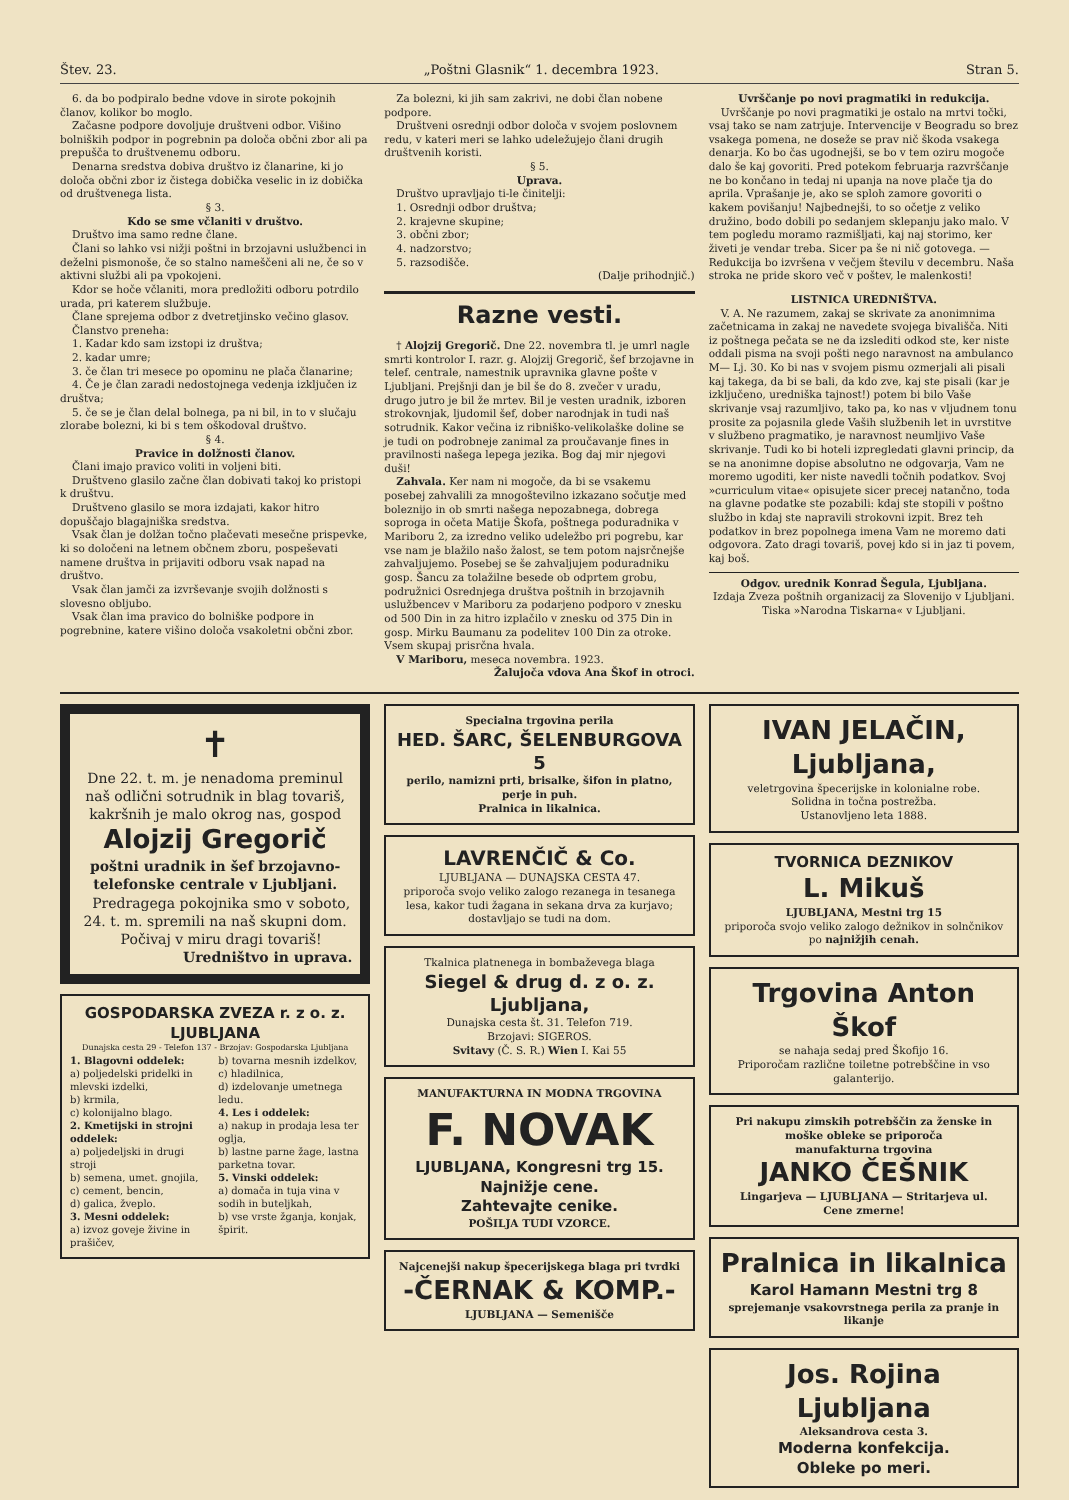Štev. 23. „Poštni Glasnik“ 1. decembra 1923. Stran 5.
6. da bo podpiralo bedne vdove in sirote pokojnih članov, kolikor bo moglo.
Začasne podpore dovoljuje društveni odbor. Višino bolniških podpor in pogrebnin pa določa občni zbor ali pa prepušča to društvenemu odboru.
Denarna sredstva dobiva društvo iz članarine, ki jo določa občni zbor iz čistega dobička veselic in iz dobička od društvenega lista.
§ 3.
Kdo se sme včlaniti v društvo.
Društvo ima samo redne člane.
Člani so lahko vsi nižji poštni in brzojavni uslužbenci in deželni pismonoše, če so stalno nameščeni ali ne, če so v aktivni službi ali pa vpokojeni.
Kdor se hoče včlaniti, mora predložiti odboru potrdilo urada, pri katerem službuje.
Člane sprejema odbor z dvetretjinsko večino glasov.
Članstvo preneha:
1. Kadar kdo sam izstopi iz društva;
2. kadar umre;
3. če član tri mesece po opominu ne plača članarine;
4. Če je član zaradi nedostojnega vedenja izključen iz društva;
5. če se je član delal bolnega, pa ni bil, in to v slučaju zlorabe bolezni, ki bi s tem oškodoval društvo.
§ 4.
Pravice in dolžnosti članov.
Člani imajo pravico voliti in voljeni biti.
Društveno glasilo začne član dobivati takoj ko pristopi k društvu.
Društveno glasilo se mora izdajati, kakor hitro dopuščajo blagajniška sredstva.
Vsak član je dolžan točno plačevati mesečne prispevke, ki so določeni na letnem občnem zboru, pospeševati namene društva in prijaviti odboru vsak napad na društvo.
Vsak član jamči za izvrševanje svojih dolžnosti s slovesno obljubo.
Vsak član ima pravico do bolniške podpore in pogrebnine, katere višino določa vsakoletni občni zbor.
Za bolezni, ki jih sam zakrivi, ne dobi član nobene podpore.
Društveni osrednji odbor določa v svojem poslovnem redu, v kateri meri se lahko udeležujejo člani drugih društvenih koristi.
§ 5.
Uprava.
Društvo upravljajo ti-le činitelji:
1. Osrednji odbor društva;
2. krajevne skupine;
3. občni zbor;
4. nadzorstvo;
5. razsodišče.
(Dalje prihodnjič.)
Razne vesti.
† Alojzij Gregorič. Dne 22. novembra tl. je umrl nagle smrti kontrolor I. razr. g. Alojzij Gregorič, šef brzojavne in telef. centrale, namestnik upravnika glavne pošte v Ljubljani. Prejšnji dan je bil še do 8. zvečer v uradu, drugo jutro je bil že mrtev. Bil je vesten uradnik, izboren strokovnjak, ljudomil šef, dober narodnjak in tudi naš sotrudnik. Kakor večina iz ribniško-velikolaške doline se je tudi on podrobneje zanimal za proučavanje fines in pravilnosti našega lepega jezika. Bog daj mir njegovi duši!
Zahvala. Ker nam ni mogoče, da bi se vsakemu posebej zahvalili za mnogoštevilno izkazano sočutje med boleznijo in ob smrti našega nepozabnega, dobrega soproga in očeta Matije Škofa, poštnega poduradnika v Mariboru 2, za izredno veliko udeležbo pri pogrebu, kar vse nam je blažilo našo žalost, se tem potom najsrčnejše zahvaljujemo. Posebej se še zahvaljujem poduradniku gosp. Šancu za tolažilne besede ob odprtem grobu, podružnici Osrednjega društva poštnih in brzojavnih uslužbencev v Mariboru za podarjeno podporo v znesku od 500 Din in za hitro izplačilo v znesku od 375 Din in gosp. Mirku Baumanu za podelitev 100 Din za otroke. Vsem skupaj prisrčna hvala.
V Mariboru, meseca novembra. 1923.
Žalujoča vdova Ana Škof in otroci.
Uvrščanje po novi pragmatiki in redukcija.
Uvrščanje po novi pragmatiki je ostalo na mrtvi točki, vsaj tako se nam zatrjuje. Intervencije v Beogradu so brez vsakega pomena, ne doseže se prav nič škoda vsakega denarja. Ko bo čas ugodnejši, se bo v tem oziru mogoče dalo še kaj govoriti. Pred potekom februarja razvrščanje ne bo končano in tedaj ni upanja na nove plače tja do aprila. Vprašanje je, ako se sploh zamore govoriti o kakem povišanju! Najbednejši, to so očetje z veliko družino, bodo dobili po sedanjem sklepanju jako malo. V tem pogledu moramo razmišljati, kaj naj storimo, ker živeti je vendar treba. Sicer pa še ni nič gotovega. — Redukcija bo izvršena v večjem številu v decembru. Naša stroka ne pride skoro več v poštev, le malenkosti!
LISTNICA UREDNIŠTVA.
V. A. Ne razumem, zakaj se skrivate za anonimnima začetnicama in zakaj ne navedete svojega bivališča. Niti iz poštnega pečata se ne da izslediti odkod ste, ker niste oddali pisma na svoji pošti nego naravnost na ambulanco M— Lj. 30. Ko bi nas v svojem pismu ozmerjali ali pisali kaj takega, da bi se bali, da kdo zve, kaj ste pisali (kar je izključeno, uredniška tajnost!) potem bi bilo Vaše skrivanje vsaj razumljivo, tako pa, ko nas v vljudnem tonu prosite za pojasnila glede Vaših službenih let in uvrstitve v službeno pragmatiko, je naravnost neumljivo Vaše skrivanje. Tudi ko bi hoteli izpregledati glavni princip, da se na anonimne dopise absolutno ne odgovarja, Vam ne moremo ugoditi, ker niste navedli točnih podatkov. Svoj »curriculum vitae« opisujete sicer precej natančno, toda na glavne podatke ste pozabili: kdaj ste stopili v poštno službo in kdaj ste napravili strokovni izpit. Brez teh podatkov in brez popolnega imena Vam ne moremo dati odgovora. Zato dragi tovariš, povej kdo si in jaz ti povem, kaj boš.
Odgov. urednik Konrad Šegula, Ljubljana.
Izdaja Zveza poštnih organizacij za Slovenijo v Ljubljani.
Tiska »Narodna Tiskarna« v Ljubljani.
✝
Dne 22. t. m. je nenadoma preminul naš odlični sotrudnik in blag tovariš, kakršnih je malo okrog nas, gospod
Alojzij Gregorič
poštni uradnik in šef brzojavno-telefonske centrale v Ljubljani.
Predragega pokojnika smo v soboto, 24. t. m. spremili na naš skupni dom.
Počivaj v miru dragi tovariš!
Uredništvo in uprava.
GOSPODARSKA ZVEZA r. z o. z. LJUBLJANA
Dunajska cesta 29 - Telefon 137 - Brzojav: Gospodarska Ljubljana
1. Blagovni oddelek:
a) poljedelski pridelki in mlevski izdelki,
b) krmila,
c) kolonijalno blago.
2. Kmetijski in strojni oddelek:
a) poljedeljski in drugi stroji
b) semena, umet. gnojila,
c) cement, bencin,
d) galica, žveplo.
3. Mesni oddelek:
a) izvoz goveje živine in prašičev,
b) tovarna mesnih izdelkov,
c) hladilnica,
d) izdelovanje umetnega ledu.
4. Les i oddelek:
a) nakup in prodaja lesa ter oglja,
b) lastne parne žage, lastna parketna tovar.
5. Vinski oddelek:
a) domača in tuja vina v sodih in buteljkah,
b) vse vrste žganja, konjak, špirit.
Specialna trgovina perila
HED. ŠARC, ŠELENBURGOVA 5
perilo, namizni prti, brisalke, šifon in platno, perje in puh.
Pralnica in likalnica.
LAVRENČIČ & Co.
LJUBLJANA — DUNAJSKA CESTA 47.
priporoča svojo veliko zalogo rezanega in tesanega lesa, kakor tudi žagana in sekana drva za kurjavo; dostavljajo se tudi na dom.
Tkalnica platnenega in bombaževega blaga
Siegel & drug d. z o. z. Ljubljana,
Dunajska cesta št. 31. Telefon 719.
Brzojavi: SIGEROS.
Svitavy (Č. S. R.) Wien I. Kai 55
MANUFAKTURNA IN MODNA TRGOVINA
F. NOVAK
LJUBLJANA, Kongresni trg 15.
Najnižje cene.
Zahtevajte cenike.
POŠILJA TUDI VZORCE.
Najcenejši nakup špecerijskega blaga pri tvrdki
-ČERNAK & KOMP.-
LJUBLJANA — Semenišče
IVAN JELAČIN, Ljubljana,
veletrgovina špecerijske in kolonialne robe.
Solidna in točna postrežba.
Ustanovljeno leta 1888.
TVORNICA DEZNIKOV
L. Mikuš
LJUBLJANA, Mestni trg 15
priporoča svojo veliko zalogo dežnikov in solnčnikov po najnižjih cenah.
Trgovina Anton Škof
se nahaja sedaj pred Škofijo 16.
Priporočam različne toiletne potrebščine in vso galanterijo.
Pri nakupu zimskih potrebščin za ženske in moške obleke se priporoča
manufakturna trgovina
JANKO ČEŠNIK
Lingarjeva — LJUBLJANA — Stritarjeva ul.
Cene zmerne!
Pralnica in likalnica
Karol Hamann Mestni trg 8
sprejemanje vsakovrstnega perila za pranje in likanje
Jos. Rojina Ljubljana
Aleksandrova cesta 3.
Moderna konfekcija.
Obleke po meri.